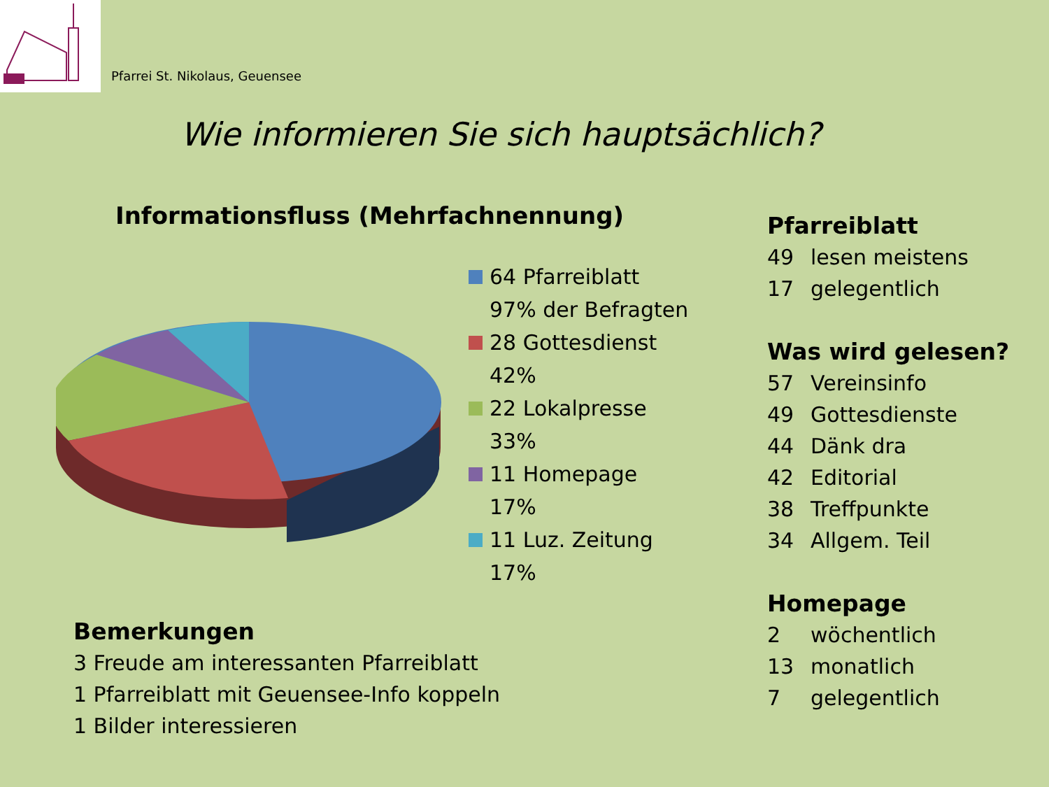Pfarrei St. Nikolaus, Geuensee
Wie informieren Sie sich hauptsächlich?
Informationsfluss (Mehrfachnennung)
64 Pfarreiblatt
97% der Befragten
28 Gottesdienst
42%
22 Lokalpresse
33%
11 Homepage
17%
11 Luz. Zeitung
17%
Pfarreiblatt
49 lesen meistens
17 gelegentlich
Was wird gelesen?
57 Vereinsinfo
49 Gottesdienste
44 Dänk dra
42 Editorial
38 Treffpunkte
34 Allgem. Teil
Homepage
2 wöchentlich
13 monatlich
7 gelegentlich
Bemerkungen
3 Freude am interessanten Pfarreiblatt
1 Pfarreiblatt mit Geuensee-Info koppeln
1 Bilder interessieren